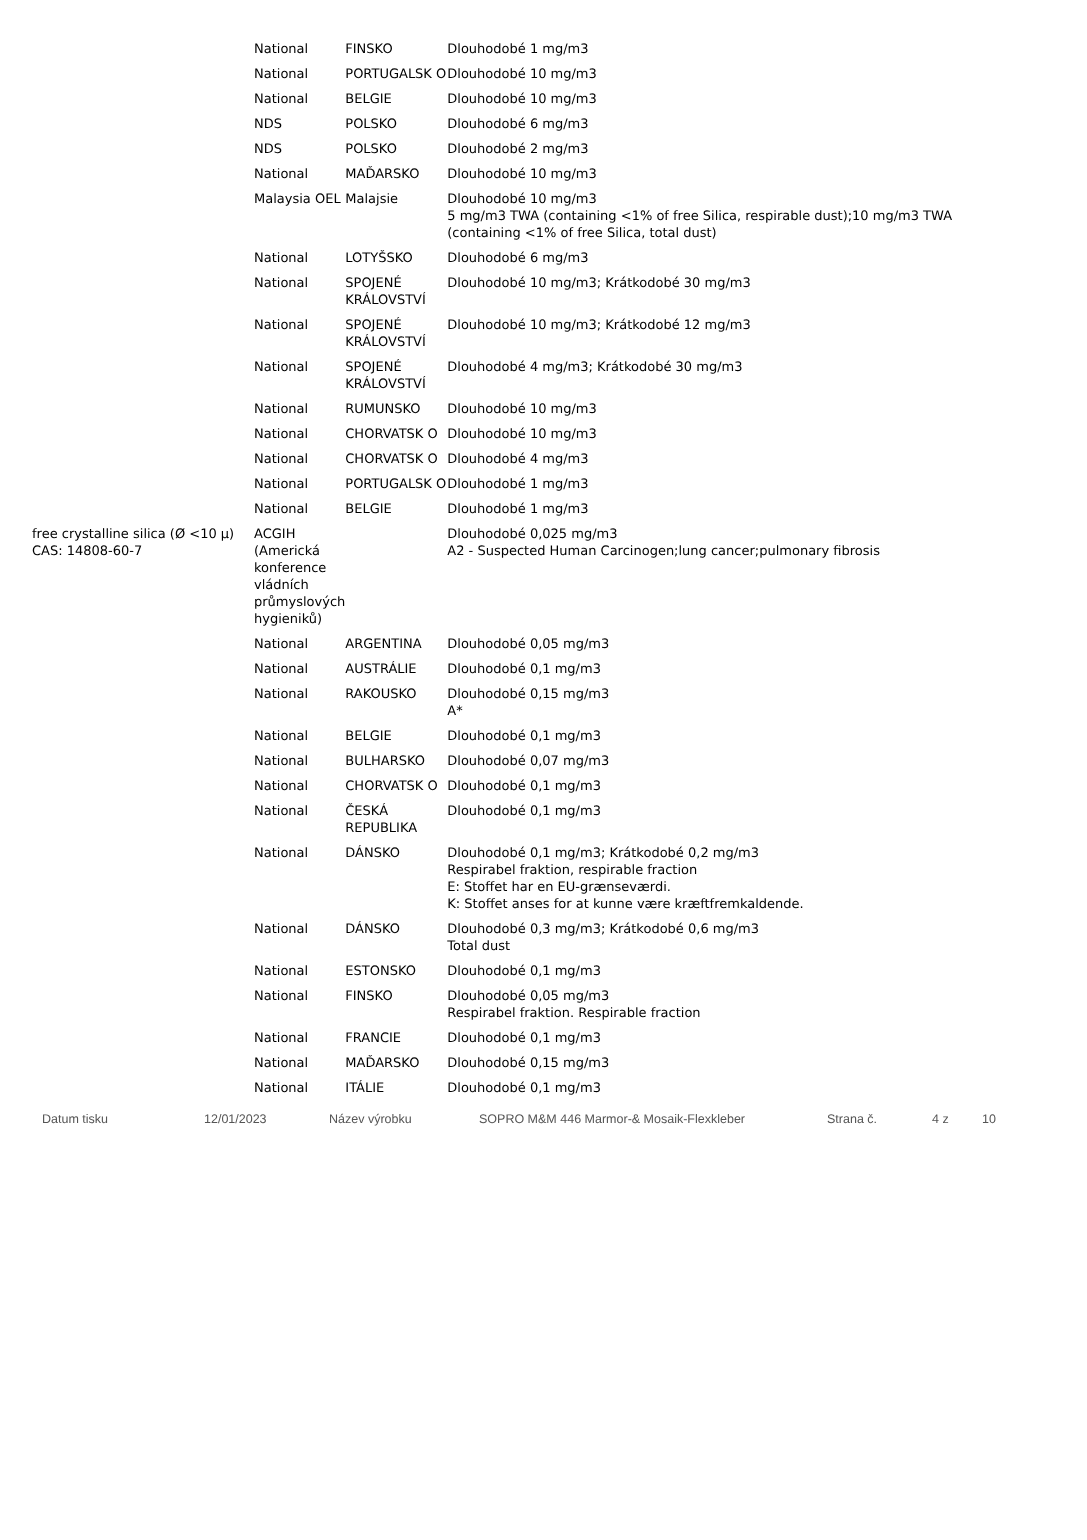| | National | FINSKO | Dlouhodobé 1 mg/m3 |
| | National | PORTUGALSK O | Dlouhodobé 10 mg/m3 |
| | National | BELGIE | Dlouhodobé 10 mg/m3 |
| | NDS | POLSKO | Dlouhodobé 6 mg/m3 |
| | NDS | POLSKO | Dlouhodobé 2 mg/m3 |
| | National | MAĎARSKO | Dlouhodobé 10 mg/m3 |
| | Malaysia OEL | Malajsie | Dlouhodobé 10 mg/m3 5 mg/m3 TWA (containing <1% of free Silica, respirable dust);10 mg/m3 TWA (containing <1% of free Silica, total dust) |
| | National | LOTYŠSKO | Dlouhodobé 6 mg/m3 |
| | National | SPOJENÉ KRÁLOVSTVÍ | Dlouhodobé 10 mg/m3; Krátkodobé 30 mg/m3 |
| | National | SPOJENÉ KRÁLOVSTVÍ | Dlouhodobé 10 mg/m3; Krátkodobé 12 mg/m3 |
| | National | SPOJENÉ KRÁLOVSTVÍ | Dlouhodobé 4 mg/m3; Krátkodobé 30 mg/m3 |
| | National | RUMUNSKO | Dlouhodobé 10 mg/m3 |
| | National | CHORVATSK O | Dlouhodobé 10 mg/m3 |
| | National | CHORVATSK O | Dlouhodobé 4 mg/m3 |
| | National | PORTUGALSK O | Dlouhodobé 1 mg/m3 |
| | National | BELGIE | Dlouhodobé 1 mg/m3 |
| free crystalline silica (Ø <10 μ) CAS: 14808-60-7 | ACGIH (Americká konference vládních průmyslových hygieniků) | | Dlouhodobé 0,025 mg/m3 A2 - Suspected Human Carcinogen;lung cancer;pulmonary fibrosis |
| | National | ARGENTINA | Dlouhodobé 0,05 mg/m3 |
| | National | AUSTRÁLIE | Dlouhodobé 0,1 mg/m3 |
| | National | RAKOUSKO | Dlouhodobé 0,15 mg/m3 A* |
| | National | BELGIE | Dlouhodobé 0,1 mg/m3 |
| | National | BULHARSKO | Dlouhodobé 0,07 mg/m3 |
| | National | CHORVATSK O | Dlouhodobé 0,1 mg/m3 |
| | National | ČESKÁ REPUBLIKA | Dlouhodobé 0,1 mg/m3 |
| | National | DÁNSKO | Dlouhodobé 0,1 mg/m3; Krátkodobé 0,2 mg/m3 Respirabel fraktion, respirable fraction E: Stoffet har en EU-grænseværdi. K: Stoffet anses for at kunne være kræftfremkaldende. |
| | National | DÁNSKO | Dlouhodobé 0,3 mg/m3; Krátkodobé 0,6 mg/m3 Total dust |
| | National | ESTONSKO | Dlouhodobé 0,1 mg/m3 |
| | National | FINSKO | Dlouhodobé 0,05 mg/m3 Respirabel fraktion. Respirable fraction |
| | National | FRANCIE | Dlouhodobé 0,1 mg/m3 |
| | National | MAĎARSKO | Dlouhodobé 0,15 mg/m3 |
| | National | ITÁLIE | Dlouhodobé 0,1 mg/m3 |
Datum tisku 12/01/2023 Název výrobku SOPRO M&M 446 Marmor-& Mosaik-Flexkleber Strana č. 4 z 10